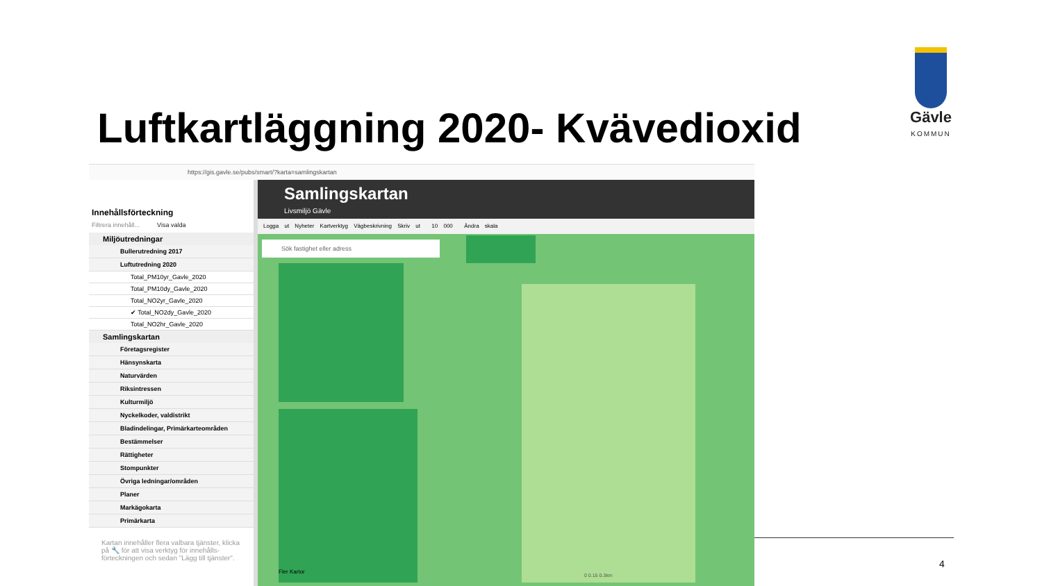Luftkartläggning 2020- Kvävedioxid
Gävle
KOMMUN
https://gis.gavle.se/pubs/smart/?karta=samlingskartan
Innehållsförteckning
Filtrera innehåll... Visa valda
Miljöutredningar
Bullerutredning 2017
Luftutredning 2020
Total_PM10yr_Gavle_2020
Total_PM10dy_Gavle_2020
Total_NO2yr_Gavle_2020
✔ Total_NO2dy_Gavle_2020
Total_NO2hr_Gavle_2020
Samlingskartan
Företagsregister
Hänsynskarta
Naturvärden
Riksintressen
Kulturmiljö
Nyckelkoder, valdistrikt
Bladindelingar, Primärkarteområden
Bestämmelser
Rättigheter
Stompunkter
Övriga ledningar/områden
Planer
Markägokarta
Primärkarta
Kartan innehåller flera valbara tjänster, klicka på 🔧 för att visa verktyg för innehålls-förteckningen och sedan "Lägg till tjänster".
Samlingskartan
Livsmiljö Gävle
Logga ut Nyheter Kartverktyg Vägbeskrivning Skriv ut 10 000 Ändra skala
Sök fastighet eller adress
Fler Kartor
0 0.15 0.3km
4